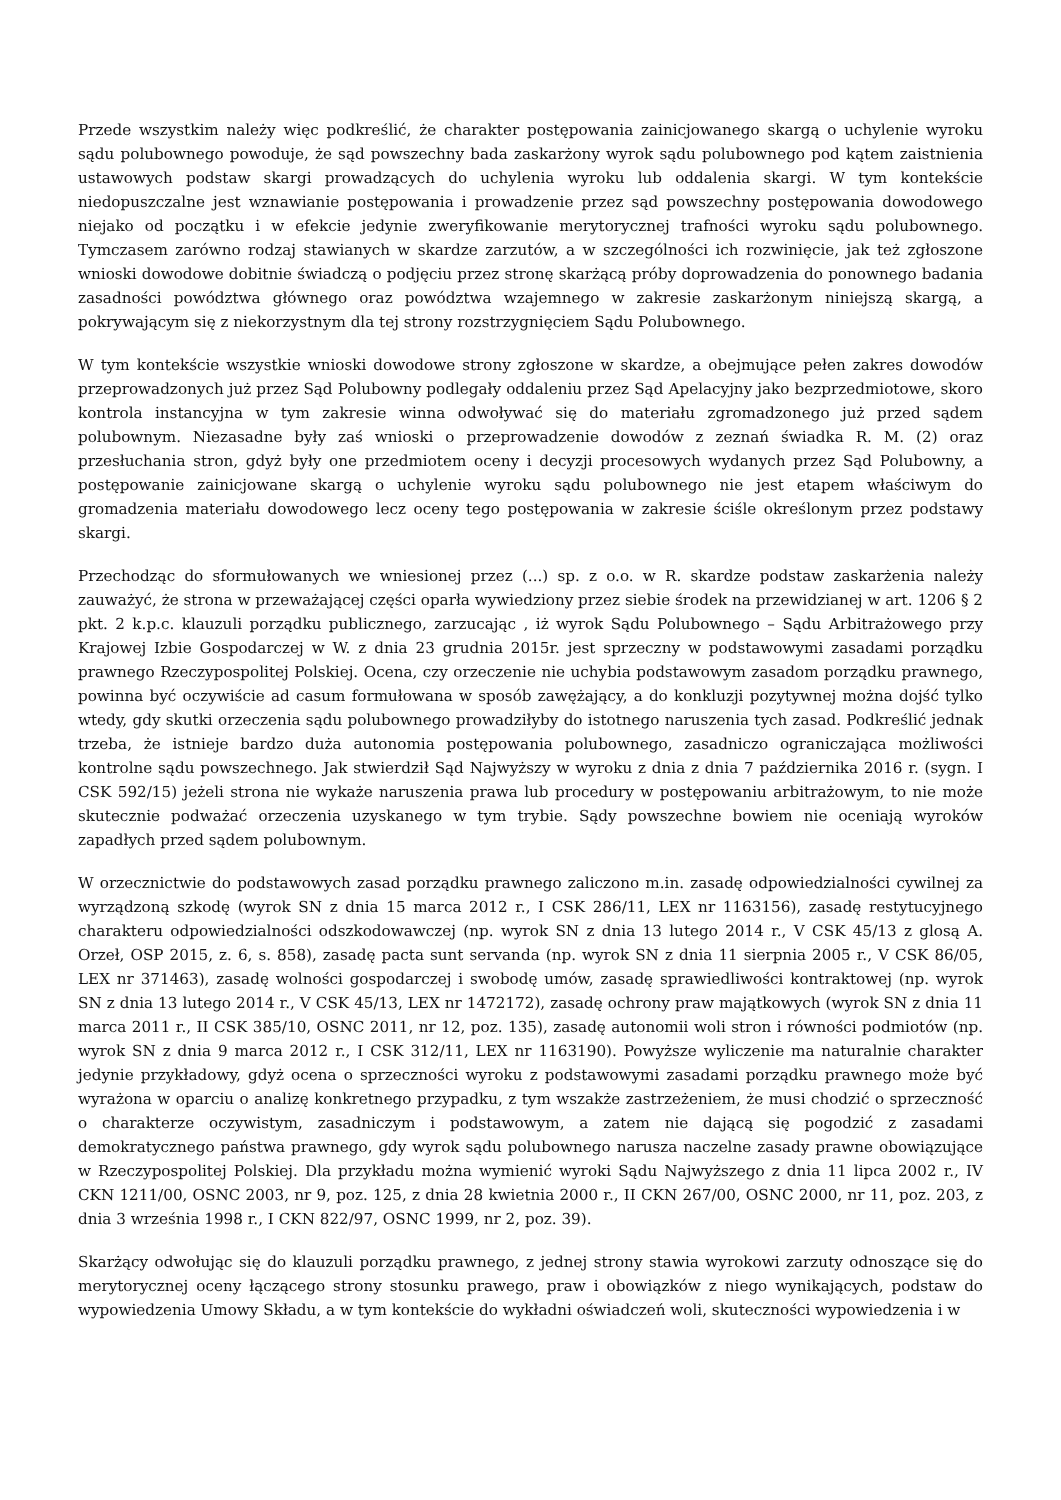Przede wszystkim należy więc podkreślić, że charakter postępowania zainicjowanego skargą o uchylenie wyroku sądu polubownego powoduje, że sąd powszechny bada zaskarżony wyrok sądu polubownego pod kątem zaistnienia ustawowych podstaw skargi prowadzących do uchylenia wyroku lub oddalenia skargi. W tym kontekście niedopuszczalne jest wznawianie postępowania i prowadzenie przez sąd powszechny postępowania dowodowego niejako od początku i w efekcie jedynie zweryfikowanie merytorycznej trafności wyroku sądu polubownego. Tymczasem zarówno rodzaj stawianych w skardze zarzutów, a w szczególności ich rozwinięcie, jak też zgłoszone wnioski dowodowe dobitnie świadczą o podjęciu przez stronę skarżącą próby doprowadzenia do ponownego badania zasadności powództwa głównego oraz powództwa wzajemnego w zakresie zaskarżonym niniejszą skargą, a pokrywającym się z niekorzystnym dla tej strony rozstrzygnięciem Sądu Polubownego.
W tym kontekście wszystkie wnioski dowodowe strony zgłoszone w skardze, a obejmujące pełen zakres dowodów przeprowadzonych już przez Sąd Polubowny podlegały oddaleniu przez Sąd Apelacyjny jako bezprzedmiotowe, skoro kontrola instancyjna w tym zakresie winna odwoływać się do materiału zgromadzonego już przed sądem polubownym. Niezasadne były zaś wnioski o przeprowadzenie dowodów z zeznań świadka R. M. (2) oraz przesłuchania stron, gdyż były one przedmiotem oceny i decyzji procesowych wydanych przez Sąd Polubowny, a postępowanie zainicjowane skargą o uchylenie wyroku sądu polubownego nie jest etapem właściwym do gromadzenia materiału dowodowego lecz oceny tego postępowania w zakresie ściśle określonym przez podstawy skargi.
Przechodząc do sformułowanych we wniesionej przez (...) sp. z o.o. w R. skardze podstaw zaskarżenia należy zauważyć, że strona w przeważającej części oparła wywiedziony przez siebie środek na przewidzianej w art. 1206 § 2 pkt. 2 k.p.c. klauzuli porządku publicznego, zarzucając , iż wyrok Sądu Polubownego – Sądu Arbitrażowego przy Krajowej Izbie Gospodarczej w W. z dnia 23 grudnia 2015r. jest sprzeczny w podstawowymi zasadami porządku prawnego Rzeczypospolitej Polskiej. Ocena, czy orzeczenie nie uchybia podstawowym zasadom porządku prawnego, powinna być oczywiście ad casum formułowana w sposób zawężający, a do konkluzji pozytywnej można dojść tylko wtedy, gdy skutki orzeczenia sądu polubownego prowadziłyby do istotnego naruszenia tych zasad. Podkreślić jednak trzeba, że istnieje bardzo duża autonomia postępowania polubownego, zasadniczo ograniczająca możliwości kontrolne sądu powszechnego. Jak stwierdził Sąd Najwyższy w wyroku z dnia z dnia 7 października 2016 r. (sygn. I CSK 592/15) jeżeli strona nie wykaże naruszenia prawa lub procedury w postępowaniu arbitrażowym, to nie może skutecznie podważać orzeczenia uzyskanego w tym trybie. Sądy powszechne bowiem nie oceniają wyroków zapadłych przed sądem polubownym.
W orzecznictwie do podstawowych zasad porządku prawnego zaliczono m.in. zasadę odpowiedzialności cywilnej za wyrządzoną szkodę (wyrok SN z dnia 15 marca 2012 r., I CSK 286/11, LEX nr 1163156), zasadę restytucyjnego charakteru odpowiedzialności odszkodowawczej (np. wyrok SN z dnia 13 lutego 2014 r., V CSK 45/13 z glosą A. Orzeł, OSP 2015, z. 6, s. 858), zasadę pacta sunt servanda (np. wyrok SN z dnia 11 sierpnia 2005 r., V CSK 86/05, LEX nr 371463), zasadę wolności gospodarczej i swobodę umów, zasadę sprawiedliwości kontraktowej (np. wyrok SN z dnia 13 lutego 2014 r., V CSK 45/13, LEX nr 1472172), zasadę ochrony praw majątkowych (wyrok SN z dnia 11 marca 2011 r., II CSK 385/10, OSNC 2011, nr 12, poz. 135), zasadę autonomii woli stron i równości podmiotów (np. wyrok SN z dnia 9 marca 2012 r., I CSK 312/11, LEX nr 1163190). Powyższe wyliczenie ma naturalnie charakter jedynie przykładowy, gdyż ocena o sprzeczności wyroku z podstawowymi zasadami porządku prawnego może być wyrażona w oparciu o analizę konkretnego przypadku, z tym wszakże zastrzeżeniem, że musi chodzić o sprzeczność o charakterze oczywistym, zasadniczym i podstawowym, a zatem nie dającą się pogodzić z zasadami demokratycznego państwa prawnego, gdy wyrok sądu polubownego narusza naczelne zasady prawne obowiązujące w Rzeczypospolitej Polskiej. Dla przykładu można wymienić wyroki Sądu Najwyższego z dnia 11 lipca 2002 r., IV CKN 1211/00, OSNC 2003, nr 9, poz. 125, z dnia 28 kwietnia 2000 r., II CKN 267/00, OSNC 2000, nr 11, poz. 203, z dnia 3 września 1998 r., I CKN 822/97, OSNC 1999, nr 2, poz. 39).
Skarżący odwołując się do klauzuli porządku prawnego, z jednej strony stawia wyrokowi zarzuty odnoszące się do merytorycznej oceny łączącego strony stosunku prawego, praw i obowiązków z niego wynikających, podstaw do wypowiedzenia Umowy Składu, a w tym kontekście do wykładni oświadczeń woli, skuteczności wypowiedzenia i w